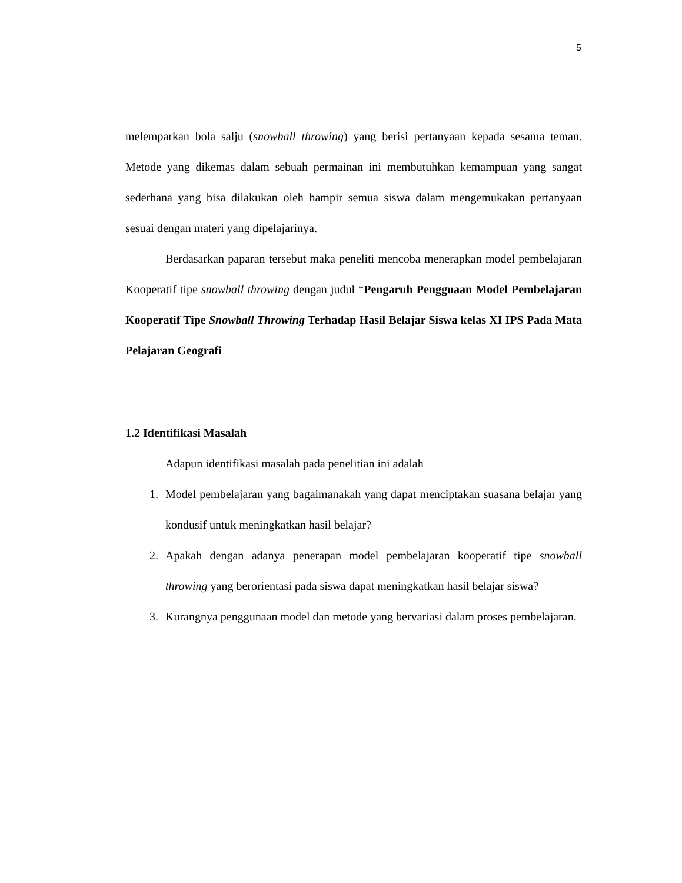5
melemparkan bola salju (snowball throwing) yang berisi pertanyaan kepada sesama teman. Metode yang dikemas dalam sebuah permainan ini membutuhkan kemampuan yang sangat sederhana yang bisa dilakukan oleh hampir semua siswa dalam mengemukakan pertanyaan sesuai dengan materi yang dipelajarinya.
Berdasarkan paparan tersebut maka peneliti mencoba menerapkan model pembelajaran Kooperatif tipe snowball throwing dengan judul “Pengaruh Pengguaan Model Pembelajaran Kooperatif Tipe Snowball Throwing Terhadap Hasil Belajar Siswa kelas XI IPS Pada Mata Pelajaran Geografi
1.2 Identifikasi Masalah
Adapun identifikasi masalah pada penelitian ini adalah
1. Model pembelajaran yang bagaimanakah yang dapat menciptakan suasana belajar yang kondusif untuk meningkatkan hasil belajar?
2. Apakah dengan adanya penerapan model pembelajaran kooperatif tipe snowball throwing yang berorientasi pada siswa dapat meningkatkan hasil belajar siswa?
3. Kurangnya penggunaan model dan metode yang bervariasi dalam proses pembelajaran.